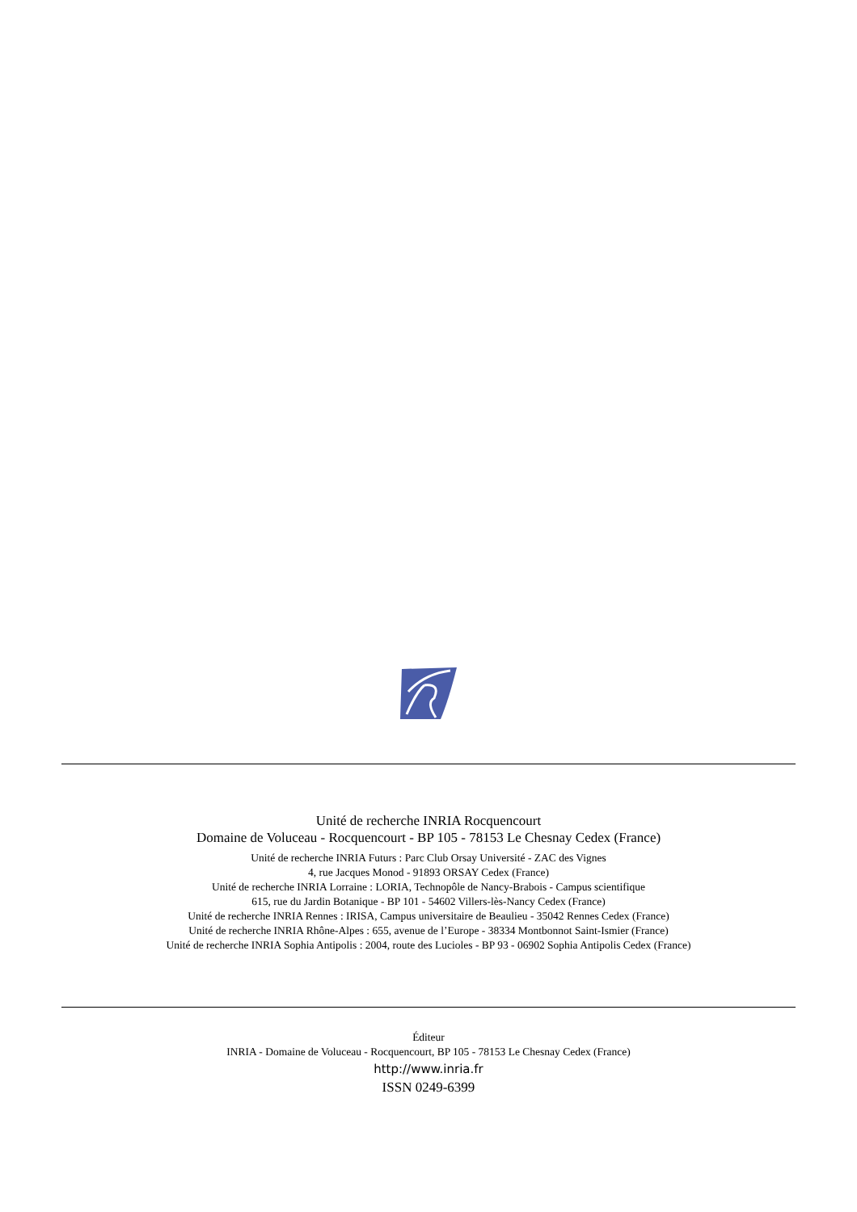Unité de recherche INRIA Rocquencourt
Domaine de Voluceau - Rocquencourt - BP 105 - 78153 Le Chesnay Cedex (France)
Unité de recherche INRIA Futurs : Parc Club Orsay Université - ZAC des Vignes
4, rue Jacques Monod - 91893 ORSAY Cedex (France)
Unité de recherche INRIA Lorraine : LORIA, Technopôle de Nancy-Brabois - Campus scientifique
615, rue du Jardin Botanique - BP 101 - 54602 Villers-lès-Nancy Cedex (France)
Unité de recherche INRIA Rennes : IRISA, Campus universitaire de Beaulieu - 35042 Rennes Cedex (France)
Unité de recherche INRIA Rhône-Alpes : 655, avenue de l’Europe - 38334 Montbonnot Saint-Ismier (France)
Unité de recherche INRIA Sophia Antipolis : 2004, route des Lucioles - BP 93 - 06902 Sophia Antipolis Cedex (France)
Éditeur
INRIA - Domaine de Voluceau - Rocquencourt, BP 105 - 78153 Le Chesnay Cedex (France)
http://www.inria.fr
ISSN 0249-6399